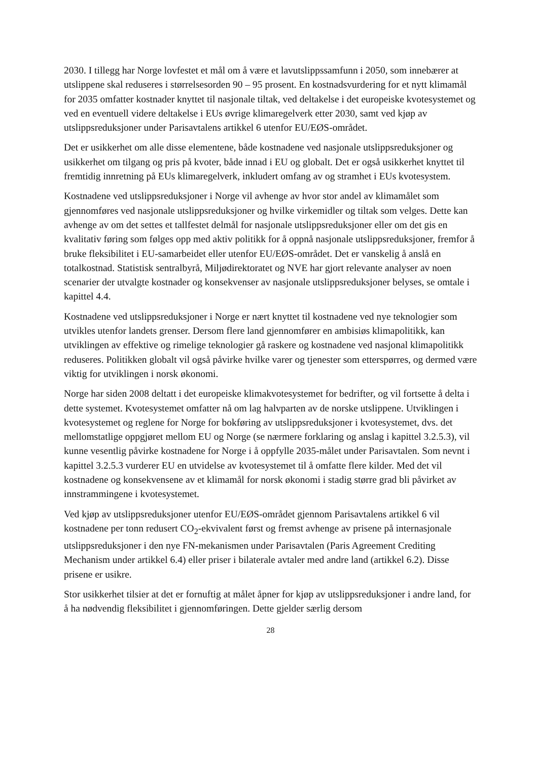2030. I tillegg har Norge lovfestet et mål om å være et lavutslippssamfunn i 2050, som innebærer at utslippene skal reduseres i størrelsesorden 90 – 95 prosent. En kostnadsvurdering for et nytt klimamål for 2035 omfatter kostnader knyttet til nasjonale tiltak, ved deltakelse i det europeiske kvotesystemet og ved en eventuell videre deltakelse i EUs øvrige klimaregelverk etter 2030, samt ved kjøp av utslippsreduksjoner under Parisavtalens artikkel 6 utenfor EU/EØS-området.
Det er usikkerhet om alle disse elementene, både kostnadene ved nasjonale utslippsreduksjoner og usikkerhet om tilgang og pris på kvoter, både innad i EU og globalt. Det er også usikkerhet knyttet til fremtidig innretning på EUs klimaregelverk, inkludert omfang av og stramhet i EUs kvotesystem.
Kostnadene ved utslippsreduksjoner i Norge vil avhenge av hvor stor andel av klimamålet som gjennomføres ved nasjonale utslippsreduksjoner og hvilke virkemidler og tiltak som velges. Dette kan avhenge av om det settes et tallfestet delmål for nasjonale utslippsreduksjoner eller om det gis en kvalitativ føring som følges opp med aktiv politikk for å oppnå nasjonale utslippsreduksjoner, fremfor å bruke fleksibilitet i EU-samarbeidet eller utenfor EU/EØS-området. Det er vanskelig å anslå en totalkostnad. Statistisk sentralbyrå, Miljødirektoratet og NVE har gjort relevante analyser av noen scenarier der utvalgte kostnader og konsekvenser av nasjonale utslippsreduksjoner belyses, se omtale i kapittel 4.4.
Kostnadene ved utslippsreduksjoner i Norge er nært knyttet til kostnadene ved nye teknologier som utvikles utenfor landets grenser. Dersom flere land gjennomfører en ambisiøs klimapolitikk, kan utviklingen av effektive og rimelige teknologier gå raskere og kostnadene ved nasjonal klimapolitikk reduseres. Politikken globalt vil også påvirke hvilke varer og tjenester som etterspørres, og dermed være viktig for utviklingen i norsk økonomi.
Norge har siden 2008 deltatt i det europeiske klimakvotesystemet for bedrifter, og vil fortsette å delta i dette systemet. Kvotesystemet omfatter nå om lag halvparten av de norske utslippene. Utviklingen i kvotesystemet og reglene for Norge for bokføring av utslippsreduksjoner i kvotesystemet, dvs. det mellomstatlige oppgjøret mellom EU og Norge (se nærmere forklaring og anslag i kapittel 3.2.5.3), vil kunne vesentlig påvirke kostnadene for Norge i å oppfylle 2035-målet under Parisavtalen. Som nevnt i kapittel 3.2.5.3 vurderer EU en utvidelse av kvotesystemet til å omfatte flere kilder. Med det vil kostnadene og konsekvensene av et klimamål for norsk økonomi i stadig større grad bli påvirket av innstrammingene i kvotesystemet.
Ved kjøp av utslippsreduksjoner utenfor EU/EØS-området gjennom Parisavtalens artikkel 6 vil kostnadene per tonn redusert CO<sub>2</sub>-ekvivalent først og fremst avhenge av prisene på internasjonale utslippsreduksjoner i den nye FN-mekanismen under Parisavtalen (Paris Agreement Crediting Mechanism under artikkel 6.4) eller priser i bilaterale avtaler med andre land (artikkel 6.2). Disse prisene er usikre.
Stor usikkerhet tilsier at det er fornuftig at målet åpner for kjøp av utslippsreduksjoner i andre land, for å ha nødvendig fleksibilitet i gjennomføringen. Dette gjelder særlig dersom
28